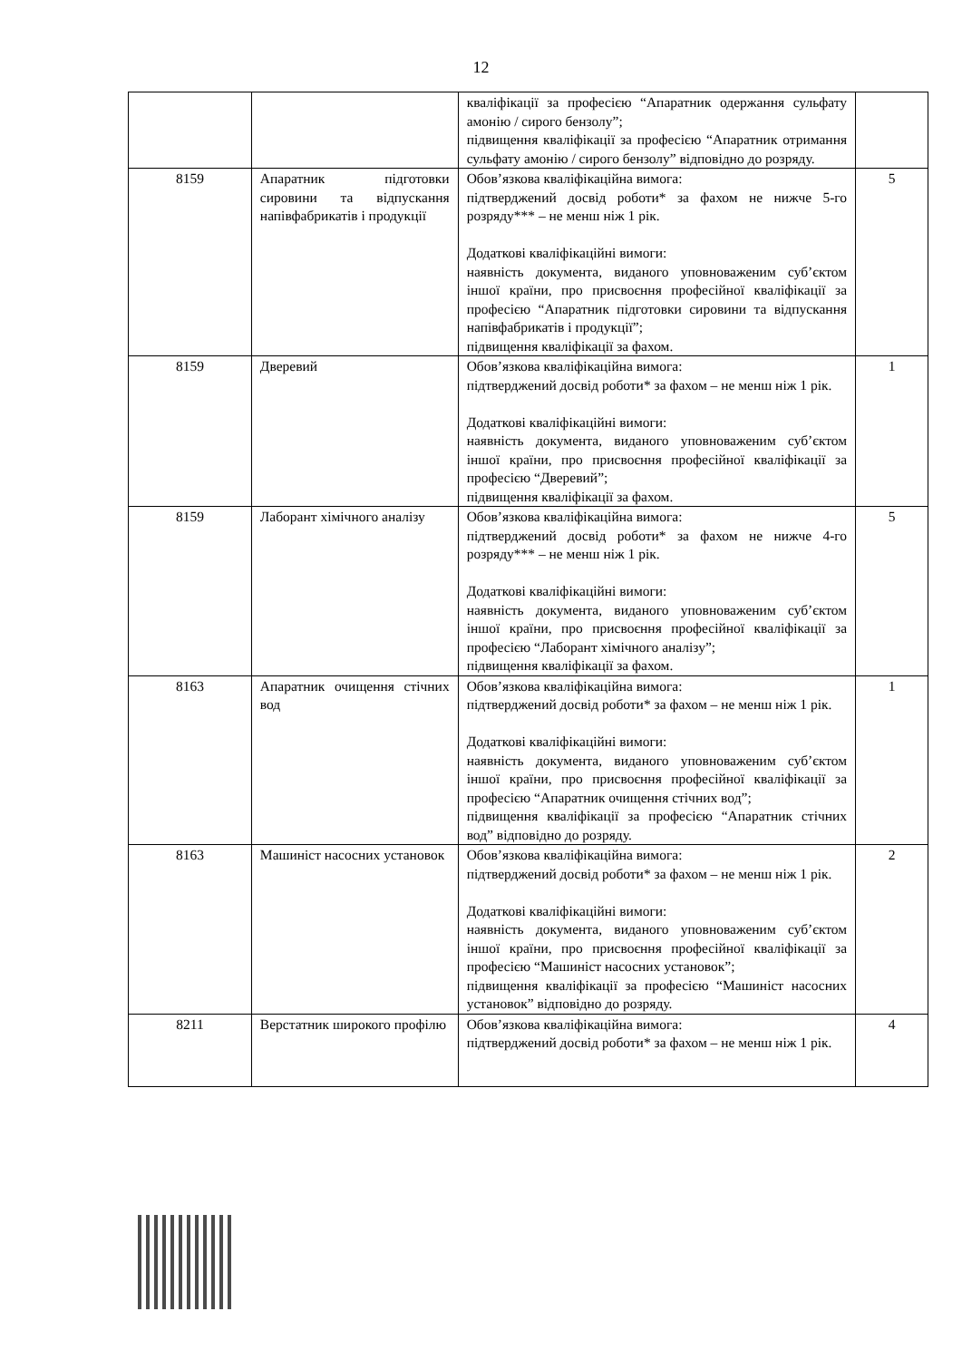12
| | | кваліфікації за професією “Апаратник одержання сульфату амонію / сирого бензолу”; підвищення кваліфікації за професією “Апаратник отримання сульфату амонію / сирого бензолу” відповідно до розряду. | |
| 8159 | Апаратник підготовки сировини та відпускання напівфабрикатів і продукції | Обов’язкова кваліфікаційна вимога: підтверджений досвід роботи* за фахом не нижче 5-го розряду*** – не менш ніж 1 рік. Додаткові кваліфікаційні вимоги: наявність документа, виданого уповноваженим суб’єктом іншої країни, про присвоєння професійної кваліфікації за професією “Апаратник підготовки сировини та відпускання напівфабрикатів і продукції”; підвищення кваліфікації за фахом. | 5 |
| 8159 | Дверевий | Обов’язкова кваліфікаційна вимога: підтверджений досвід роботи* за фахом – не менш ніж 1 рік. Додаткові кваліфікаційні вимоги: наявність документа, виданого уповноваженим суб’єктом іншої країни, про присвоєння професійної кваліфікації за професією “Дверевий”; підвищення кваліфікації за фахом. | 1 |
| 8159 | Лаборант хімічного аналізу | Обов’язкова кваліфікаційна вимога: підтверджений досвід роботи* за фахом не нижче 4-го розряду*** – не менш ніж 1 рік. Додаткові кваліфікаційні вимоги: наявність документа, виданого уповноваженим суб’єктом іншої країни, про присвоєння професійної кваліфікації за професією “Лаборант хімічного аналізу”; підвищення кваліфікації за фахом. | 5 |
| 8163 | Апаратник очищення стічних вод | Обов’язкова кваліфікаційна вимога: підтверджений досвід роботи* за фахом – не менш ніж 1 рік. Додаткові кваліфікаційні вимоги: наявність документа, виданого уповноваженим суб’єктом іншої країни, про присвоєння професійної кваліфікації за професією “Апаратник очищення стічних вод”; підвищення кваліфікації за професією “Апаратник стічних вод” відповідно до розряду. | 1 |
| 8163 | Машиніст насосних установок | Обов’язкова кваліфікаційна вимога: підтверджений досвід роботи* за фахом – не менш ніж 1 рік. Додаткові кваліфікаційні вимоги: наявність документа, виданого уповноваженим суб’єктом іншої країни, про присвоєння професійної кваліфікації за професією “Машиніст насосних установок”; підвищення кваліфікації за професією “Машиніст насосних установок” відповідно до розряду. | 2 |
| 8211 | Верстатник широкого профілю | Обов’язкова кваліфікаційна вимога: підтверджений досвід роботи* за фахом – не менш ніж 1 рік. | 4 |